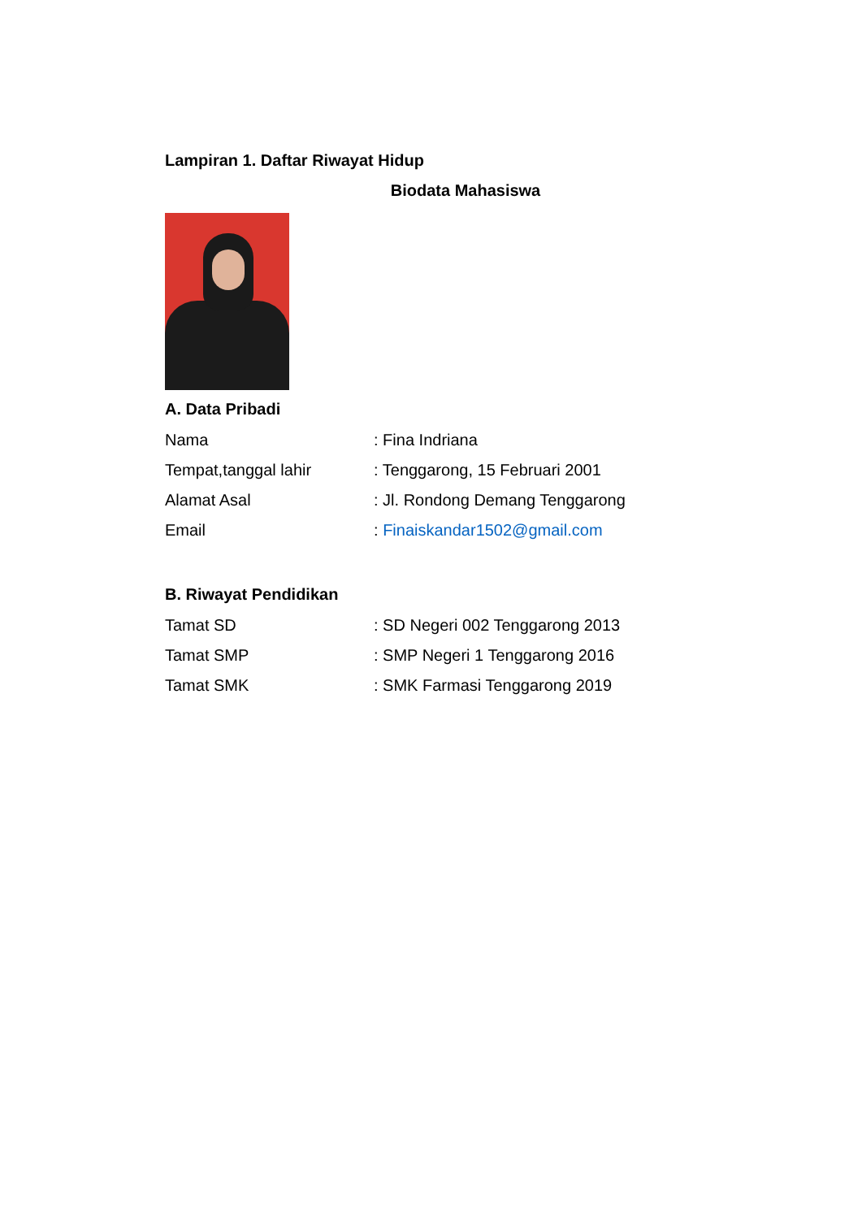Lampiran 1. Daftar Riwayat Hidup
Biodata Mahasiswa
A. Data Pribadi
Nama: Fina Indriana
Tempat,tanggal lahir: Tenggarong, 15 Februari 2001
Alamat Asal: Jl. Rondong Demang Tenggarong
Email: Finaiskandar1502@gmail.com
B. Riwayat Pendidikan
Tamat SD: SD Negeri 002 Tenggarong 2013
Tamat SMP: SMP Negeri 1 Tenggarong 2016
Tamat SMK: SMK Farmasi Tenggarong 2019